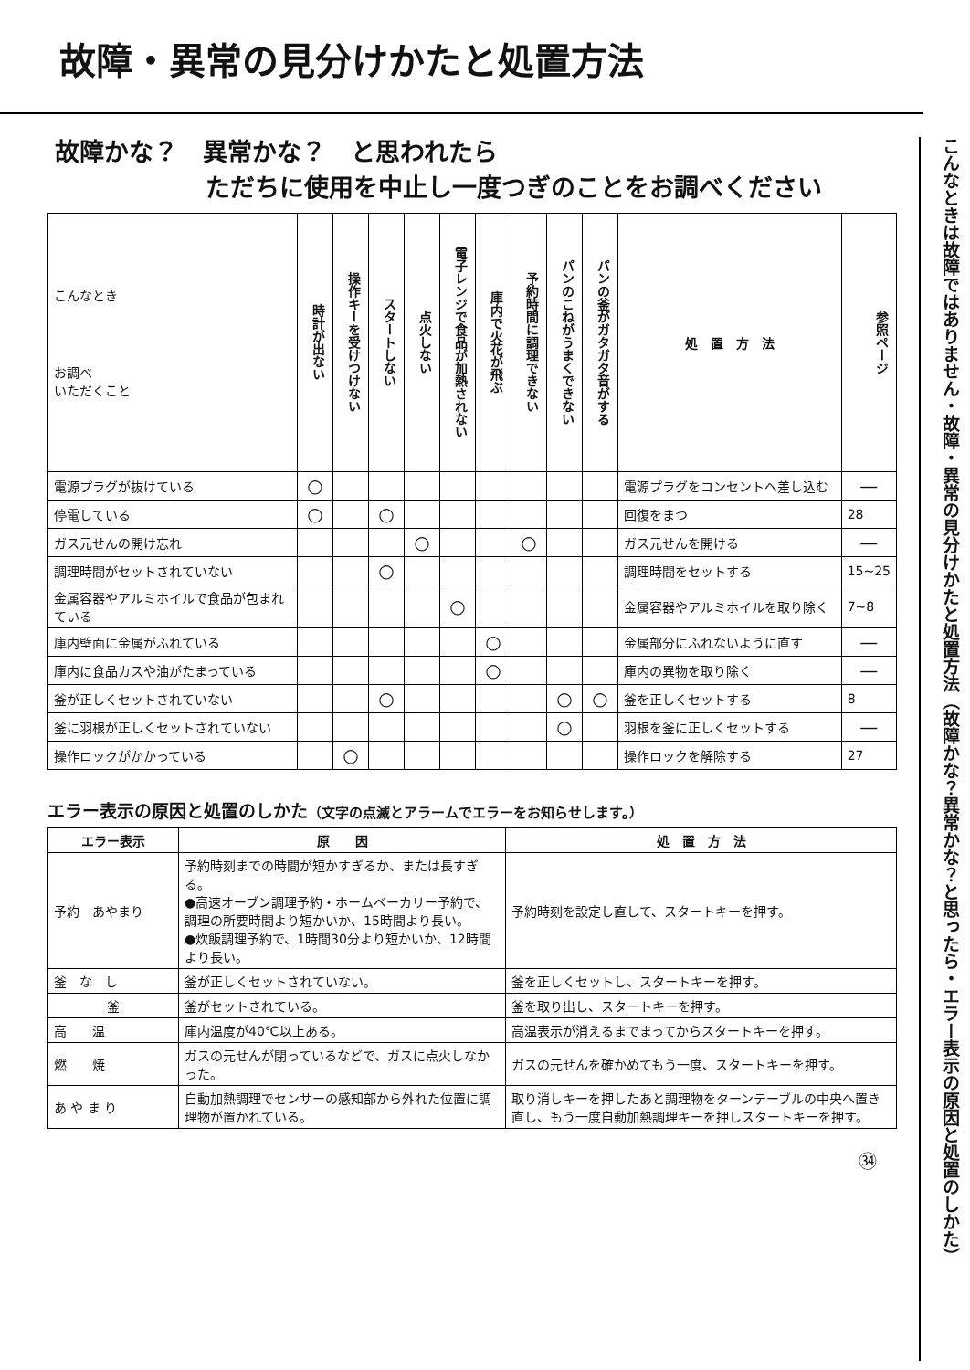こんなときは故障ではありません・故障・異常の見分けかたと処置方法（故障かな？異常かな？と思ったら・エラー表示の原因と処置のしかた）
故障・異常の見分けかたと処置方法
故障かな？　異常かな？　と思われたら
ただちに使用を中止し一度つぎのことをお調べください
| こんなとき お調べ いただくこと | 時計が出ない | 操作キーを受けつけない | スタートしない | 点火しない | 電子レンジで食品が加熱されない | 庫内で火花が飛ぶ | 予約時間に調理できない | パンのこねがうまくできない | パンの釜がガタガタ音がする | 処 置 方 法 | 参照ページ |
| --- | --- | --- | --- | --- | --- | --- | --- | --- | --- | --- | --- |
| 電源プラグが抜けている | ○ | | | | | | | | | 電源プラグをコンセントへ差し込む | — |
| 停電している | ○ | | ○ | | | | | | | 回復をまつ | 28 |
| ガス元せんの開け忘れ | | | | ○ | | | ○ | | | ガス元せんを開ける | — |
| 調理時間がセットされていない | | | ○ | | | | | | | 調理時間をセットする | 15~25 |
| 金属容器やアルミホイルで食品が包まれている | | | | | ○ | | | | | 金属容器やアルミホイルを取り除く | 7~8 |
| 庫内壁面に金属がふれている | | | | | | ○ | | | | 金属部分にふれないように直す | — |
| 庫内に食品カスや油がたまっている | | | | | | ○ | | | | 庫内の異物を取り除く | — |
| 釜が正しくセットされていない | | | ○ | | | | | ○ | ○ | 釜を正しくセットする | 8 |
| 釜に羽根が正しくセットされていない | | | | | | | | ○ | | 羽根を釜に正しくセットする | — |
| 操作ロックがかかっている | | ○ | | | | | | | | 操作ロックを解除する | 27 |
エラー表示の原因と処置のしかた（文字の点滅とアラームでエラーをお知らせします。）
| エラー表示 | 原 因 | 処 置 方 法 |
| --- | --- | --- |
| 予約 あやまり | 予約時刻までの時間が短かすぎるか、または長すぎる。 ●高速オーブン調理予約・ホームベーカリー予約で、調理の所要時間より短かいか、15時間より長い。 ●炊飯調理予約で、1時間30分より短かいか、12時間より長い。 | 予約時刻を設定し直して、スタートキーを押す。 |
| 釜 な し | 釜が正しくセットされていない。 | 釜を正しくセットし、スタートキーを押す。 |
| 釜 | 釜がセットされている。 | 釜を取り出し、スタートキーを押す。 |
| 高 温 | 庫内温度が40℃以上ある。 | 高温表示が消えるまでまってからスタートキーを押す。 |
| 燃 焼 | ガスの元せんが閉っているなどで、ガスに点火しなかった。 | ガスの元せんを確かめてもう一度、スタートキーを押す。 |
| あ や ま り | 自動加熱調理でセンサーの感知部から外れた位置に調理物が置かれている。 | 取り消しキーを押したあと調理物をターンテーブルの中央へ置き直し、もう一度自動加熱調理キーを押しスタートキーを押す。 |
㉞